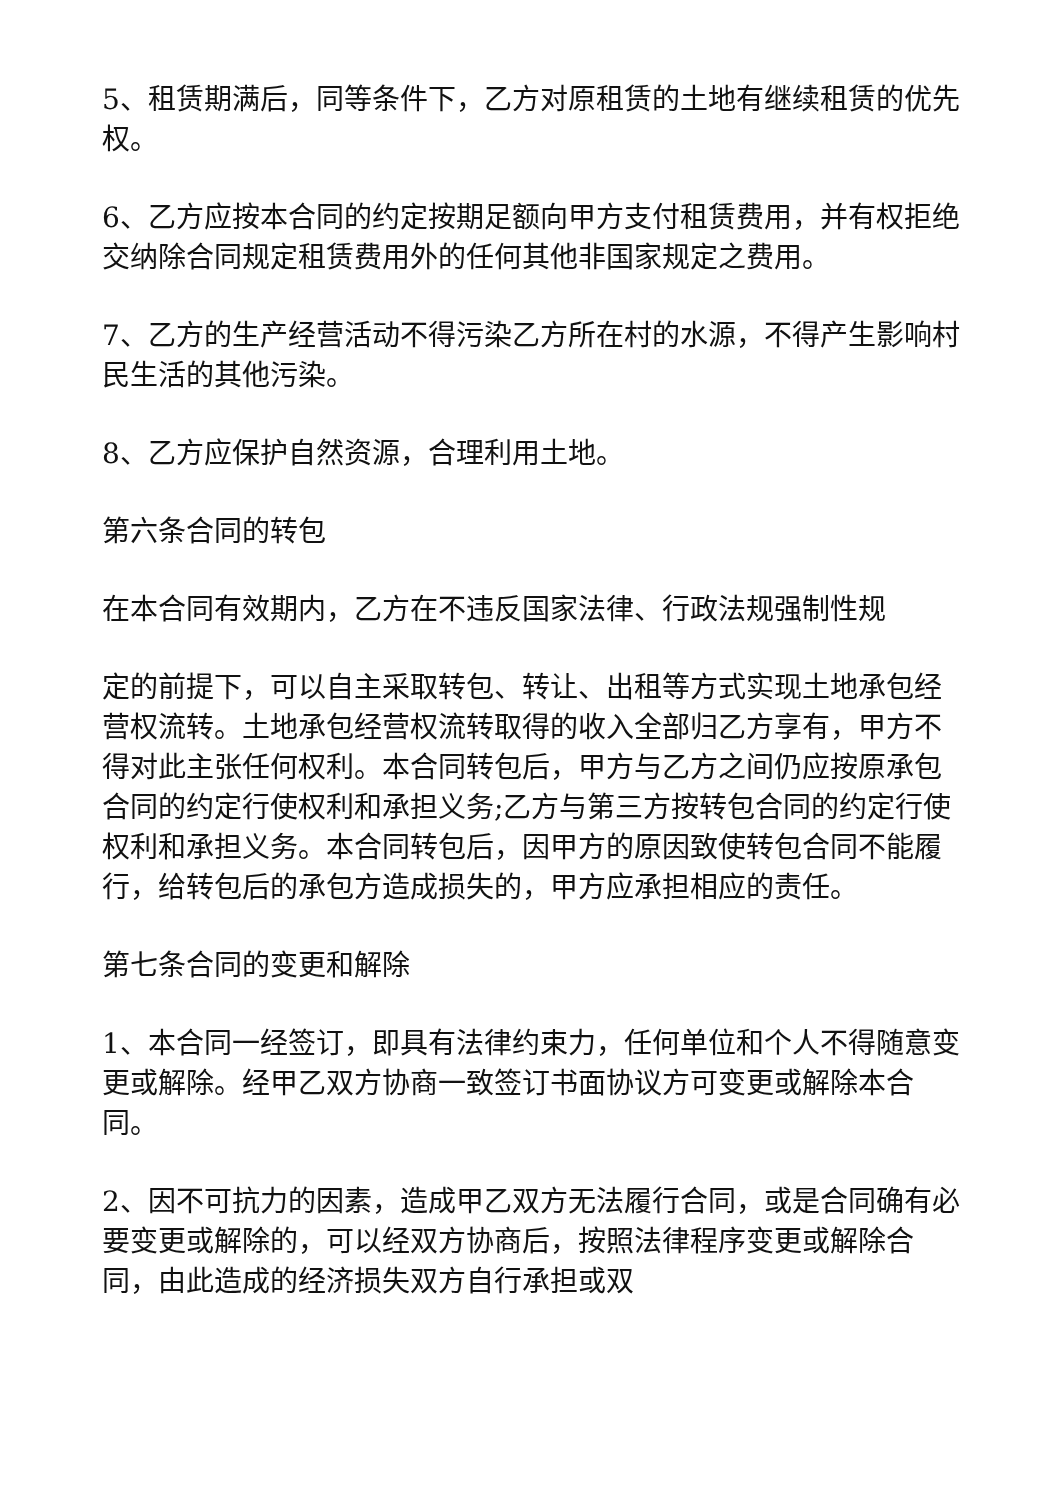5、租赁期满后，同等条件下，乙方对原租赁的土地有继续租赁的优先权。
6、乙方应按本合同的约定按期足额向甲方支付租赁费用，并有权拒绝交纳除合同规定租赁费用外的任何其他非国家规定之费用。
7、乙方的生产经营活动不得污染乙方所在村的水源，不得产生影响村民生活的其他污染。
8、乙方应保护自然资源，合理利用土地。
第六条合同的转包
在本合同有效期内，乙方在不违反国家法律、行政法规强制性规
定的前提下，可以自主采取转包、转让、出租等方式实现土地承包经营权流转。土地承包经营权流转取得的收入全部归乙方享有，甲方不得对此主张任何权利。本合同转包后，甲方与乙方之间仍应按原承包合同的约定行使权利和承担义务;乙方与第三方按转包合同的约定行使权利和承担义务。本合同转包后，因甲方的原因致使转包合同不能履行，给转包后的承包方造成损失的，甲方应承担相应的责任。
第七条合同的变更和解除
1、本合同一经签订，即具有法律约束力，任何单位和个人不得随意变更或解除。经甲乙双方协商一致签订书面协议方可变更或解除本合同。
2、因不可抗力的因素，造成甲乙双方无法履行合同，或是合同确有必要变更或解除的，可以经双方协商后，按照法律程序变更或解除合同，由此造成的经济损失双方自行承担或双